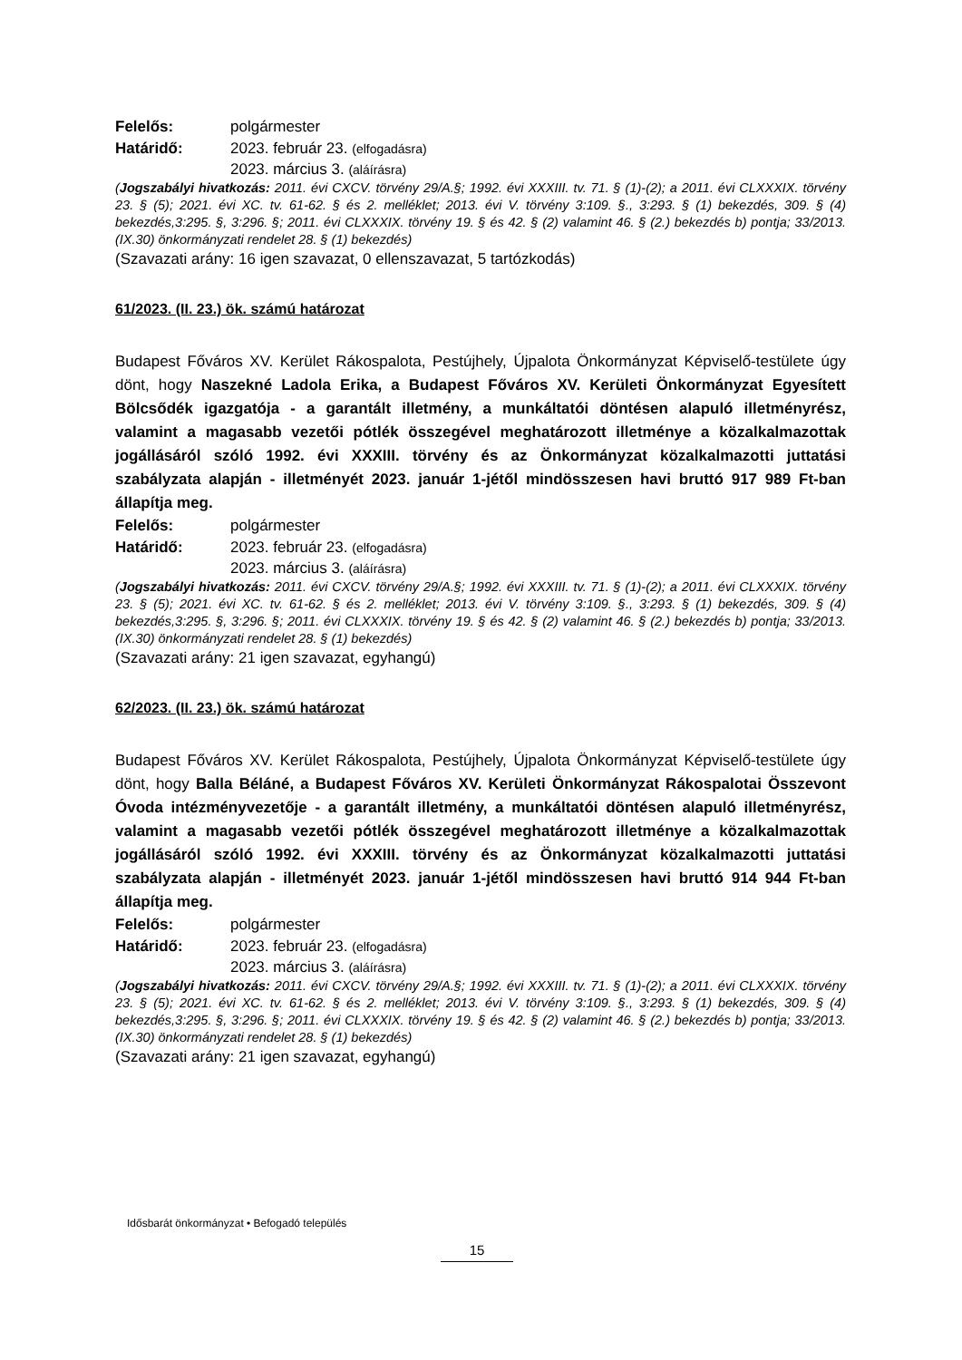Felelős: polgármester
Határidő: 2023. február 23. (elfogadásra)
2023. március 3. (aláírásra)
(Jogszabályi hivatkozás: 2011. évi CXCV. törvény 29/A.§; 1992. évi XXXIII. tv. 71. § (1)-(2); a 2011. évi CLXXXIX. törvény 23. § (5); 2021. évi XC. tv. 61-62. § és 2. melléklet; 2013. évi V. törvény 3:109. §., 3:293. § (1) bekezdés, 309. § (4) bekezdés,3:295. §, 3:296. §; 2011. évi CLXXXIX. törvény 19. § és 42. § (2) valamint 46. § (2.) bekezdés b) pontja; 33/2013. (IX.30) önkormányzati rendelet 28. § (1) bekezdés)
(Szavazati arány: 16 igen szavazat, 0 ellenszavazat, 5 tartózkodás)
61/2023. (II. 23.) ök. számú határozat
Budapest Főváros XV. Kerület Rákospalota, Pestújhely, Újpalota Önkormányzat Képviselő-testülete úgy dönt, hogy Naszekné Ladola Erika, a Budapest Főváros XV. Kerületi Önkormányzat Egyesített Bölcsődék igazgatója - a garantált illetmény, a munkáltatói döntésen alapuló illetményrész, valamint a magasabb vezetői pótlék összegével meghatározott illetménye a közalkalmazottak jogállásáról szóló 1992. évi XXXIII. törvény és az Önkormányzat közalkalmazotti juttatási szabályzata alapján - illetményét 2023. január 1-jétől mindösszesen havi bruttó 917 989 Ft-ban állapítja meg.
Felelős: polgármester
Határidő: 2023. február 23. (elfogadásra)
2023. március 3. (aláírásra)
(Jogszabályi hivatkozás: 2011. évi CXCV. törvény 29/A.§; 1992. évi XXXIII. tv. 71. § (1)-(2); a 2011. évi CLXXXIX. törvény 23. § (5); 2021. évi XC. tv. 61-62. § és 2. melléklet; 2013. évi V. törvény 3:109. §., 3:293. § (1) bekezdés, 309. § (4) bekezdés,3:295. §, 3:296. §; 2011. évi CLXXXIX. törvény 19. § és 42. § (2) valamint 46. § (2.) bekezdés b) pontja; 33/2013. (IX.30) önkormányzati rendelet 28. § (1) bekezdés)
(Szavazati arány: 21 igen szavazat, egyhangú)
62/2023. (II. 23.) ök. számú határozat
Budapest Főváros XV. Kerület Rákospalota, Pestújhely, Újpalota Önkormányzat Képviselő-testülete úgy dönt, hogy Balla Béláné, a Budapest Főváros XV. Kerületi Önkormányzat Rákospalotai Összevont Óvoda intézményvezetője - a garantált illetmény, a munkáltatói döntésen alapuló illetményrész, valamint a magasabb vezetői pótlék összegével meghatározott illetménye a közalkalmazottak jogállásáról szóló 1992. évi XXXIII. törvény és az Önkormányzat közalkalmazotti juttatási szabályzata alapján - illetményét 2023. január 1-jétől mindösszesen havi bruttó 914 944 Ft-ban állapítja meg.
Felelős: polgármester
Határidő: 2023. február 23. (elfogadásra)
2023. március 3. (aláírásra)
(Jogszabályi hivatkozás: 2011. évi CXCV. törvény 29/A.§; 1992. évi XXXIII. tv. 71. § (1)-(2); a 2011. évi CLXXXIX. törvény 23. § (5); 2021. évi XC. tv. 61-62. § és 2. melléklet; 2013. évi V. törvény 3:109. §., 3:293. § (1) bekezdés, 309. § (4) bekezdés,3:295. §, 3:296. §; 2011. évi CLXXXIX. törvény 19. § és 42. § (2) valamint 46. § (2.) bekezdés b) pontja; 33/2013. (IX.30) önkormányzati rendelet 28. § (1) bekezdés)
(Szavazati arány: 21 igen szavazat, egyhangú)
Idősbarát önkormányzat • Befogadó település
15